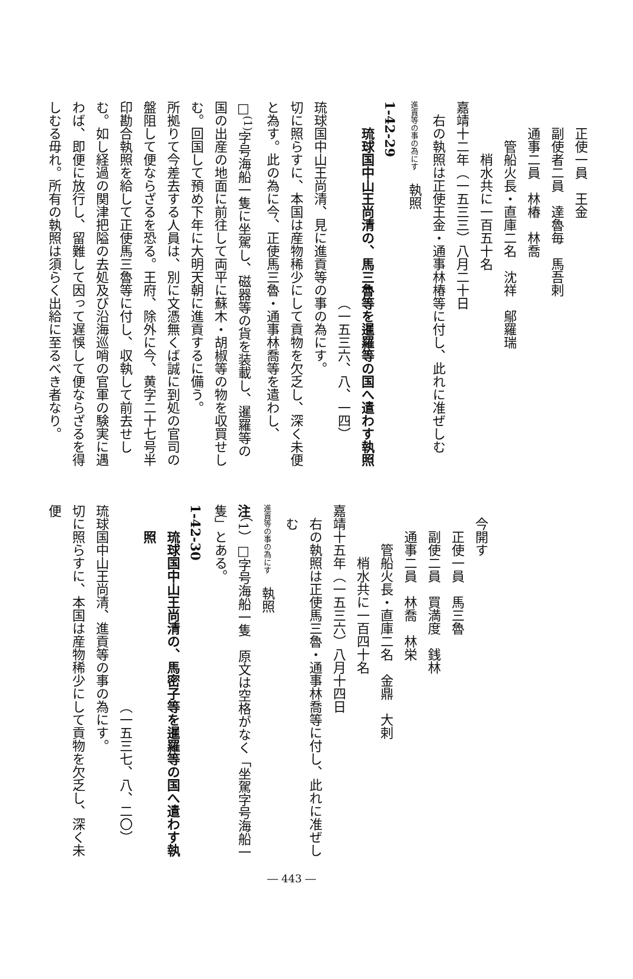正使一員　王金
副使者二員　達魯毎　馬吾剌
通事二員　林椿　林喬
管船火長・直庫二名　沈祥　鄔羅瑞
梢水共に一百五十名
嘉靖十二年（一五三三）八月二十日
右の執照は正使王金・通事林椿等に付し、此れに准ぜしむ
進貢等の事の為にす　執照
1-42-29
琉球国中山王尚清の、馬三魯等を暹羅等の国へ遣わす執照
（一五三六、八、一四）
琉球国中山王尚清、見に進貢等の事の為にす。
切に照らすに、本国は産物稀少にして貢物を欠乏し、深く未便と為す。此の為に今、正使馬三魯・通事林喬等を遣わし、□<sup>(1)</sup>字号海船一隻に坐駕し、磁器等の貨を装載し、暹羅等の国の出産の地面に前往して両平に蘇木・胡椒等の物を収買せしむ。回国して預め下年に大明天朝に進貢するに備う。
所拠りて今差去する人員は、別に文憑無くば誠に到処の官司の盤阻して便ならざるを恐る。王府、除外に今、黄字二十七号半印勘合執照を給して正使馬三魯等に付し、収執して前去せしむ。如し経過の関津把隘の去処及び沿海巡哨の官軍の験実に遇わば、即便に放行し、留難して因って遅悞して便ならざるを得しむる毋れ。所有の執照は須らく出給に至るべき者なり。
今開す
正使一員　馬三魯
副使二員　買満度　銭林
通事二員　林喬　林栄
管船火長・直庫二名　金鼎　大剌
梢水共に一百四十名
嘉靖十五年（一五三六）八月十四日
右の執照は正使馬三魯・通事林喬等に付し、此れに准ぜしむ
進貢等の事の為にす　執照
注（1）□字号海船一隻　原文は空格がなく「坐駕字号海船一隻」とある。
1-42-30
琉球国中山王尚清の、馬密子等を暹羅等の国へ遣わす執照
（一五三七、八、二〇）
琉球国中山王尚清、進貢等の事の為にす。
切に照らすに、本国は産物稀少にして貢物を欠乏し、深く未便
― 443 ―